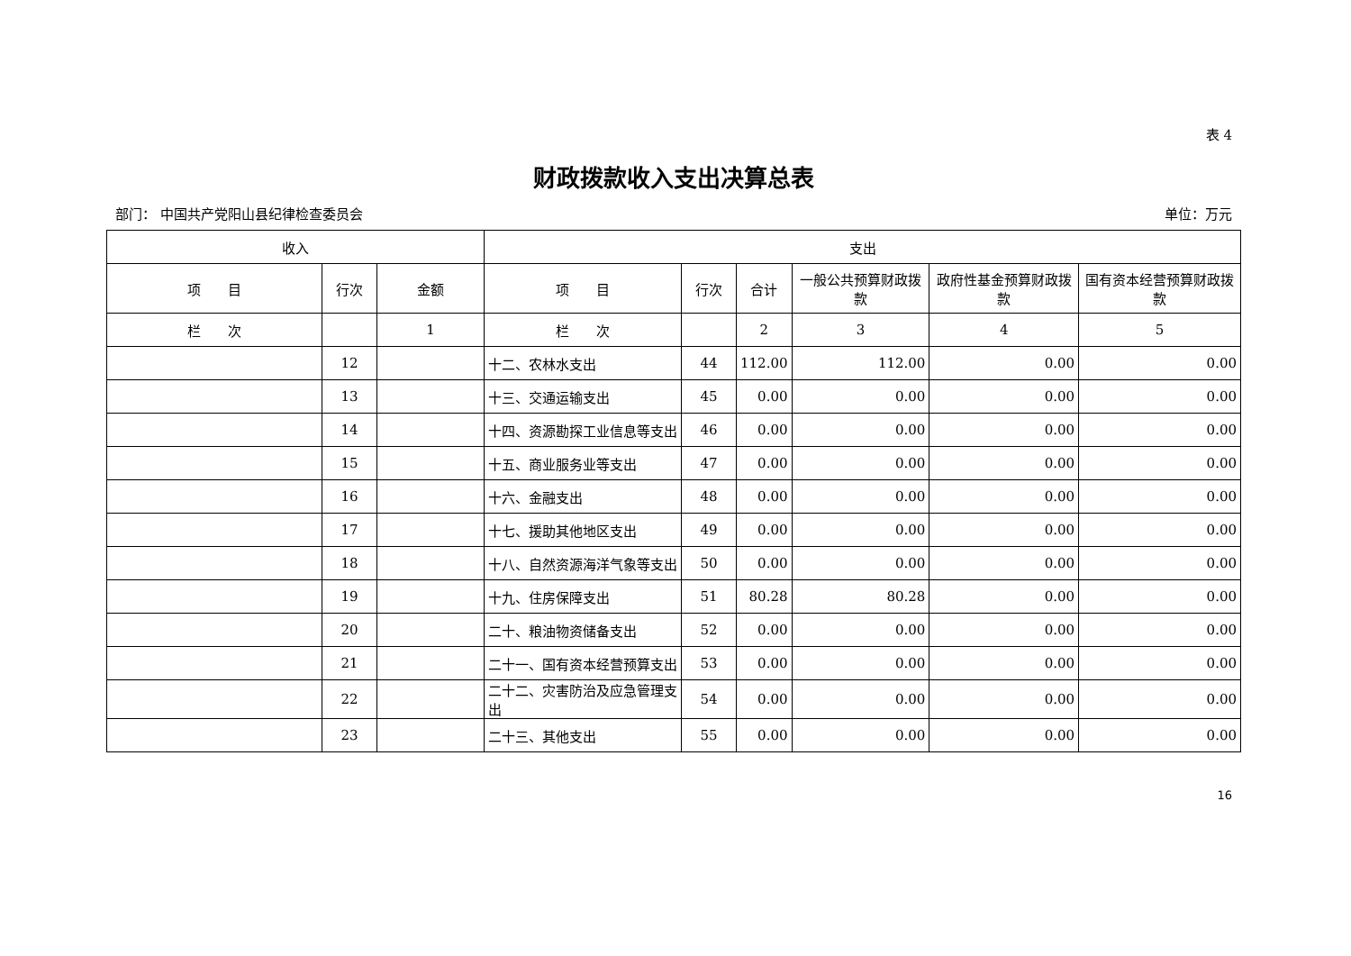表 4
财政拨款收入支出决算总表
部门： 中国共产党阳山县纪律检查委员会 单位：万元
| 收入 | | | 支出 | | | | | |
| --- | --- | --- | --- | --- | --- | --- | --- | --- |
| 项 目 | 行次 | 金额 | 项 目 | 行次 | 合计 | 一般公共预算财政拨款 | 政府性基金预算财政拨款 | 国有资本经营预算财政拨款 |
| 栏 次 | | 1 | 栏 次 | | 2 | 3 | 4 | 5 |
| | 12 | | 十二、农林水支出 | 44 | 112.00 | 112.00 | 0.00 | 0.00 |
| | 13 | | 十三、交通运输支出 | 45 | 0.00 | 0.00 | 0.00 | 0.00 |
| | 14 | | 十四、资源勘探工业信息等支出 | 46 | 0.00 | 0.00 | 0.00 | 0.00 |
| | 15 | | 十五、商业服务业等支出 | 47 | 0.00 | 0.00 | 0.00 | 0.00 |
| | 16 | | 十六、金融支出 | 48 | 0.00 | 0.00 | 0.00 | 0.00 |
| | 17 | | 十七、援助其他地区支出 | 49 | 0.00 | 0.00 | 0.00 | 0.00 |
| | 18 | | 十八、自然资源海洋气象等支出 | 50 | 0.00 | 0.00 | 0.00 | 0.00 |
| | 19 | | 十九、住房保障支出 | 51 | 80.28 | 80.28 | 0.00 | 0.00 |
| | 20 | | 二十、粮油物资储备支出 | 52 | 0.00 | 0.00 | 0.00 | 0.00 |
| | 21 | | 二十一、国有资本经营预算支出 | 53 | 0.00 | 0.00 | 0.00 | 0.00 |
| | 22 | | 二十二、灾害防治及应急管理支出 | 54 | 0.00 | 0.00 | 0.00 | 0.00 |
| | 23 | | 二十三、其他支出 | 55 | 0.00 | 0.00 | 0.00 | 0.00 |
16